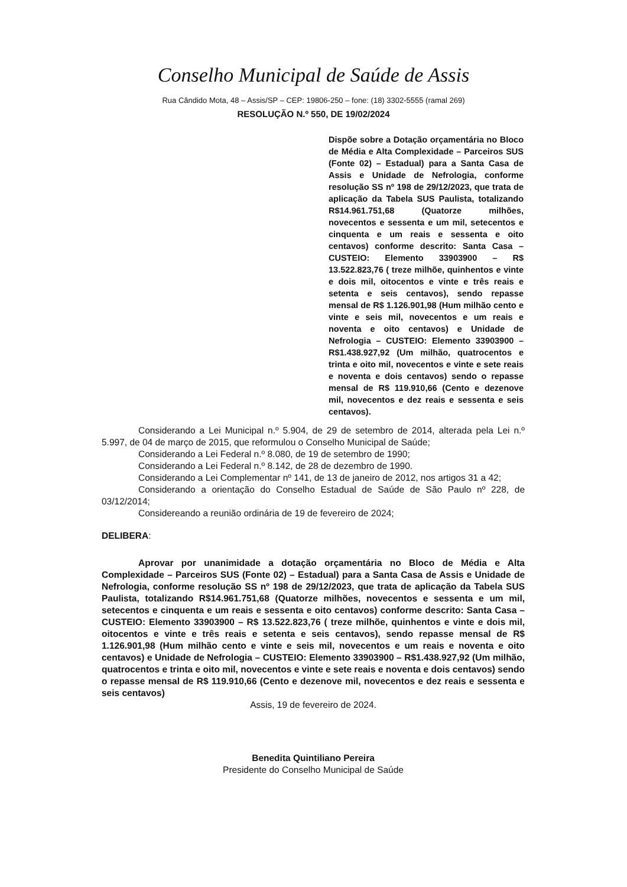Conselho Municipal de Saúde de Assis
Rua Cândido Mota, 48 – Assis/SP – CEP: 19806-250 – fone: (18) 3302-5555 (ramal 269)
RESOLUÇÃO N.º 550, DE 19/02/2024
Dispõe sobre a Dotação orçamentária no Bloco de Média e Alta Complexidade – Parceiros SUS (Fonte 02) – Estadual) para a Santa Casa de Assis e Unidade de Nefrologia, conforme resolução SS nº 198 de 29/12/2023, que trata de aplicação da Tabela SUS Paulista, totalizando R$14.961.751,68 (Quatorze milhões, novecentos e sessenta e um mil, setecentos e cinquenta e um reais e sessenta e oito centavos) conforme descrito: Santa Casa – CUSTEIO: Elemento 33903900 – R$ 13.522.823,76 ( treze milhõe, quinhentos e vinte e dois mil, oitocentos e vinte e três reais e setenta e seis centavos), sendo repasse mensal de R$ 1.126.901,98 (Hum milhão cento e vinte e seis mil, novecentos e um reais e noventa e oito centavos) e Unidade de Nefrologia – CUSTEIO: Elemento 33903900 – R$1.438.927,92 (Um milhão, quatrocentos e trinta e oito mil, novecentos e vinte e sete reais e noventa e dois centavos) sendo o repasse mensal de R$ 119.910,66 (Cento e dezenove mil, novecentos e dez reais e sessenta e seis centavos).
Considerando a Lei Municipal n.º 5.904, de 29 de setembro de 2014, alterada pela Lei n.º 5.997, de 04 de março de 2015, que reformulou o Conselho Municipal de Saúde;
Considerando a Lei Federal n.º 8.080, de 19 de setembro de 1990;
Considerando a Lei Federal n.º 8.142, de 28 de dezembro de 1990.
Considerando a Lei Complementar nº 141, de 13 de janeiro de 2012, nos artigos 31 a 42;
Considerando a orientação do Conselho Estadual de Saúde de São Paulo nº 228, de 03/12/2014;
Considereando a reunião ordinária de 19 de fevereiro de 2024;
DELIBERA:
Aprovar por unanimidade a dotação orçamentária no Bloco de Média e Alta Complexidade – Parceiros SUS (Fonte 02) – Estadual) para a Santa Casa de Assis e Unidade de Nefrologia, conforme resolução SS nº 198 de 29/12/2023, que trata de aplicação da Tabela SUS Paulista, totalizando R$14.961.751,68 (Quatorze milhões, novecentos e sessenta e um mil, setecentos e cinquenta e um reais e sessenta e oito centavos) conforme descrito: Santa Casa – CUSTEIO: Elemento 33903900 – R$ 13.522.823,76 ( treze milhõe, quinhentos e vinte e dois mil, oitocentos e vinte e três reais e setenta e seis centavos), sendo repasse mensal de R$ 1.126.901,98 (Hum milhão cento e vinte e seis mil, novecentos e um reais e noventa e oito centavos) e Unidade de Nefrologia – CUSTEIO: Elemento 33903900 – R$1.438.927,92 (Um milhão, quatrocentos e trinta e oito mil, novecentos e vinte e sete reais e noventa e dois centavos) sendo o repasse mensal de R$ 119.910,66 (Cento e dezenove mil, novecentos e dez reais e sessenta e seis centavos)
Assis, 19 de fevereiro de 2024.
Benedita Quintiliano Pereira
Presidente do Conselho Municipal de Saúde